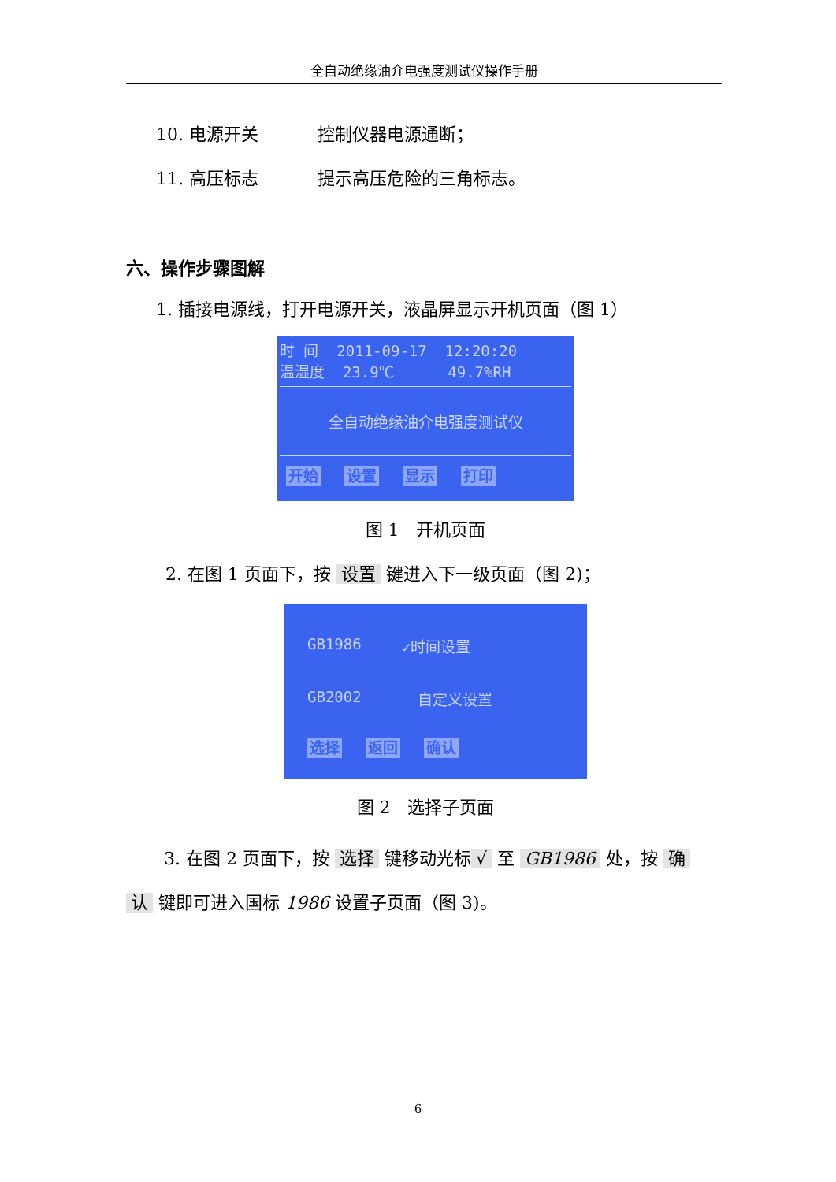全自动绝缘油介电强度测试仪操作手册
10. 电源开关 控制仪器电源通断；
11. 高压标志 提示高压危险的三角标志。
六、操作步骤图解
1. 插接电源线，打开电源开关，液晶屏显示开机页面（图 1）
时 间 2011-09-17 12:20:20
温湿度 23.9℃ 49.7%RH
全自动绝缘油介电强度测试仪
开始 设置 显示 打印
图 1　开机页面
2. 在图 1 页面下，按 设置 键进入下一级页面（图 2)；
GB1986 ✓时间设置
GB2002 自定义设置
选择 返回 确认
图 2　选择子页面
3. 在图 2 页面下，按 选择 键移动光标 √ 至 GB1986 处，按 确
认 键即可进入国标 1986 设置子页面（图 3)。
6